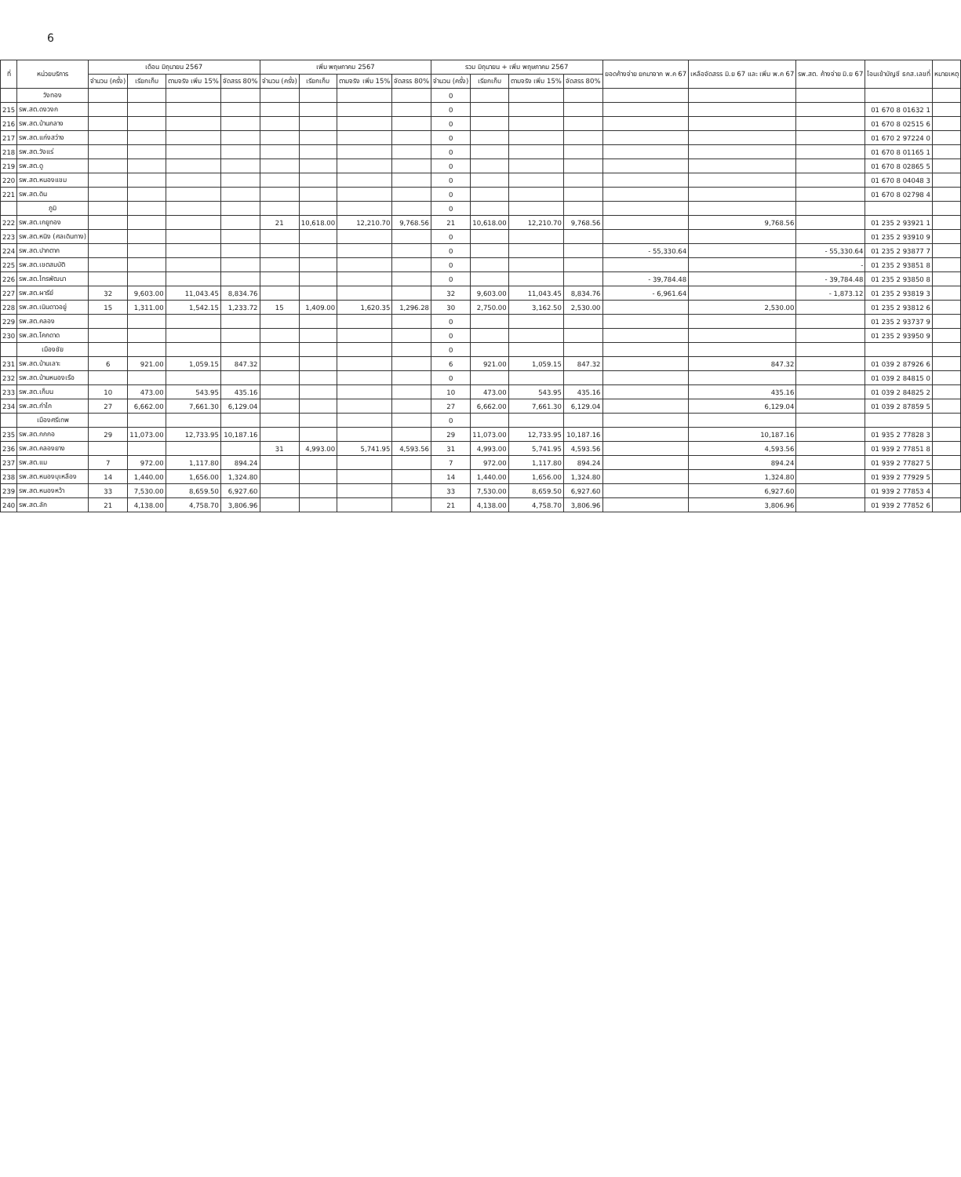6
| ที่ | หน่วยบริการ | เดือน มิถุนายน 2567 | | | | เพิ่ม พฤษภาคม 2567 | | | | รวม มิถุนายน + เพิ่ม พฤษภาคม 2567 | | | | ยอดค้างจ่าย ยกมาจาก พ.ค 67 | เหลือจัดสรร มิ.ย 67 และ เพิ่ม พ.ค 67 | รพ.สต. ค้างจ่าย มิ.ย 67 | โอนเข้าบัญชี ธกส.เลขที่ | หมายเหตุ |
| --- | --- | --- | --- | --- | --- | --- | --- | --- | --- | --- | --- | --- | --- | --- | --- | --- | --- | --- |
| | | จำนวน (ครั้ง) | เรียกเก็บ | ตามจริง เพิ่ม 15% | จัดสรร 80% | จำนวน (ครั้ง) | เรียกเก็บ | ตามจริง เพิ่ม 15% | จัดสรร 80% | จำนวน (ครั้ง) | เรียกเก็บ | ตามจริง เพิ่ม 15% | จัดสรร 80% | | | | | |
| | วังทอง | | | | | | | | | 0 | | | | | | | | |
| 215 | รพ.สต.ดงวงก | | | | | | | | | 0 | | | | | | | 01 670 8 01632 1 | |
| 216 | รพ.สต.บ้านกลาง | | | | | | | | | 0 | | | | | | | 01 670 8 02515 6 | |
| 217 | รพ.สต.แก่งสว่าง | | | | | | | | | 0 | | | | | | | 01 670 2 97224 0 | |
| 218 | รพ.สต.วังแร่ | | | | | | | | | 0 | | | | | | | 01 670 8 01165 1 | |
| 219 | รพ.สต.ดู | | | | | | | | | 0 | | | | | | | 01 670 8 02865 5 | |
| 220 | รพ.สต.หนองแขม | | | | | | | | | 0 | | | | | | | 01 670 8 04048 3 | |
| 221 | รพ.สต.ดิน | | | | | | | | | 0 | | | | | | | 01 670 8 02798 4 | |
| | ภูมิ | | | | | | | | | 0 | | | | | | | | |
| 222 | รพ.สต.เกยูทอง | | | | | 21 | 10,618.00 | 12,210.70 | 9,768.56 | 21 | 10,618.00 | 12,210.70 | 9,768.56 | | 9,768.56 | | 01 235 2 93921 1 | |
| 223 | รพ.สต.หนิง (ศลเดินทาง) | | | | | | | | | 0 | | | | | | | 01 235 2 93910 9 | |
| 224 | รพ.สต.ปากตาก | | | | | | | | | 0 | | | | - 55,330.64 | | - 55,330.64 | 01 235 2 93877 7 | |
| 225 | รพ.สต.เขตสมบัติ | | | | | | | | | 0 | | | | | | - | 01 235 2 93851 8 | |
| 226 | รพ.สต.ไทรพัฒนา | | | | | | | | | 0 | | | | - 39,784.48 | | - 39,784.48 | 01 235 2 93850 8 | |
| 227 | รพ.สต.ผารีย์ | 32 | 9,603.00 | 11,043.45 | 8,834.76 | | | | | 32 | 9,603.00 | 11,043.45 | 8,834.76 | - 6,961.64 | | - 1,873.12 | 01 235 2 93819 3 | |
| 228 | รพ.สต.เนินดาวอยู่ | 15 | 1,311.00 | 1,542.15 | 1,233.72 | 15 | 1,409.00 | 1,620.35 | 1,296.28 | 30 | 2,750.00 | 3,162.50 | 2,530.00 | | 2,530.00 | | 01 235 2 93812 6 | |
| 229 | รพ.สต.คลอง | | | | | | | | | 0 | | | | | | | 01 235 2 93737 9 | |
| 230 | รพ.สต.โคกดาด | | | | | | | | | 0 | | | | | | | 01 235 2 93950 9 | |
| | เมืองชัย | | | | | | | | | 0 | | | | | | | | |
| 231 | รพ.สต.บ้านเลาะ | 6 | 921.00 | 1,059.15 | 847.32 | | | | | 6 | 921.00 | 1,059.15 | 847.32 | | 847.32 | | 01 039 2 87926 6 | |
| 232 | รพ.สต.บ้านหนองเรือ | | | | | | | | | 0 | | | | | | | 01 039 2 84815 0 | |
| 233 | รพ.สต.เก็บน | 10 | 473.00 | 543.95 | 435.16 | | | | | 10 | 473.00 | 543.95 | 435.16 | | 435.16 | | 01 039 2 84825 2 | |
| 234 | รพ.สต.กำไก | 27 | 6,662.00 | 7,661.30 | 6,129.04 | | | | | 27 | 6,662.00 | 7,661.30 | 6,129.04 | | 6,129.04 | | 01 039 2 87859 5 | |
| | เมืองศรีเทพ | | | | | | | | | 0 | | | | | | | | |
| 235 | รพ.สต.กกกอ | 29 | 11,073.00 | 12,733.95 | 10,187.16 | | | | | 29 | 11,073.00 | 12,733.95 | 10,187.16 | | 10,187.16 | | 01 935 2 77828 3 | |
| 236 | รพ.สต.คลองยาง | | | | | 31 | 4,993.00 | 5,741.95 | 4,593.56 | 31 | 4,993.00 | 5,741.95 | 4,593.56 | | 4,593.56 | | 01 939 2 77851 8 | |
| 237 | รพ.สต.แม | 7 | 972.00 | 1,117.80 | 894.24 | | | | | 7 | 972.00 | 1,117.80 | 894.24 | | 894.24 | | 01 939 2 77827 5 | |
| 238 | รพ.สต.หนองบุเหลือง | 14 | 1,440.00 | 1,656.00 | 1,324.80 | | | | | 14 | 1,440.00 | 1,656.00 | 1,324.80 | | 1,324.80 | | 01 939 2 77929 5 | |
| 239 | รพ.สต.หนองหว้า | 33 | 7,530.00 | 8,659.50 | 6,927.60 | | | | | 33 | 7,530.00 | 8,659.50 | 6,927.60 | | 6,927.60 | | 01 939 2 77853 4 | |
| 240 | รพ.สต.ลัก | 21 | 4,138.00 | 4,758.70 | 3,806.96 | | | | | 21 | 4,138.00 | 4,758.70 | 3,806.96 | | 3,806.96 | | 01 939 2 77852 6 | |